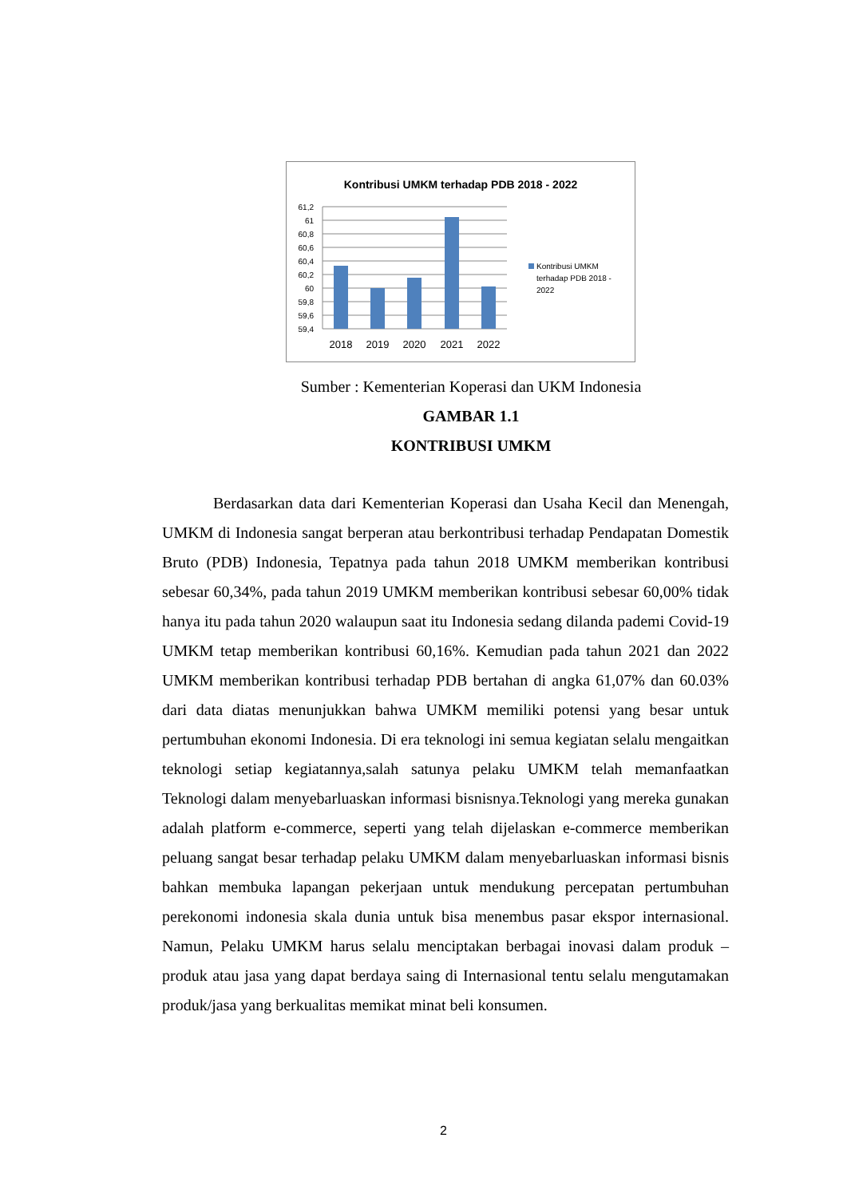Kontribusi UMKM terhadap PDB 2018 - 2022
61,2
61
60,8
60,6
60,4
60,2
60
59,8
59,6
59,4
2018
2019
2020
2021
2022
Kontribusi UMKM
terhadap PDB 2018 -
2022
Sumber : Kementerian Koperasi dan UKM Indonesia
GAMBAR 1.1
KONTRIBUSI UMKM
Berdasarkan data dari Kementerian Koperasi dan Usaha Kecil dan Menengah, UMKM di Indonesia sangat berperan atau berkontribusi terhadap Pendapatan Domestik Bruto (PDB) Indonesia, Tepatnya pada tahun 2018 UMKM memberikan kontribusi sebesar 60,34%, pada tahun 2019 UMKM memberikan kontribusi sebesar 60,00% tidak hanya itu pada tahun 2020 walaupun saat itu Indonesia sedang dilanda pademi Covid-19 UMKM tetap memberikan kontribusi 60,16%. Kemudian pada tahun 2021 dan 2022 UMKM memberikan kontribusi terhadap PDB bertahan di angka 61,07% dan 60.03% dari data diatas menunjukkan bahwa UMKM memiliki potensi yang besar untuk pertumbuhan ekonomi Indonesia. Di era teknologi ini semua kegiatan selalu mengaitkan teknologi setiap kegiatannya,salah satunya pelaku UMKM telah memanfaatkan Teknologi dalam menyebarluaskan informasi bisnisnya.Teknologi yang mereka gunakan adalah platform e-commerce, seperti yang telah dijelaskan e-commerce memberikan peluang sangat besar terhadap pelaku UMKM dalam menyebarluaskan informasi bisnis bahkan membuka lapangan pekerjaan untuk mendukung percepatan pertumbuhan perekonomi indonesia skala dunia untuk bisa menembus pasar ekspor internasional. Namun, Pelaku UMKM harus selalu menciptakan berbagai inovasi dalam produk – produk atau jasa yang dapat berdaya saing di Internasional tentu selalu mengutamakan produk/jasa yang berkualitas memikat minat beli konsumen.
2